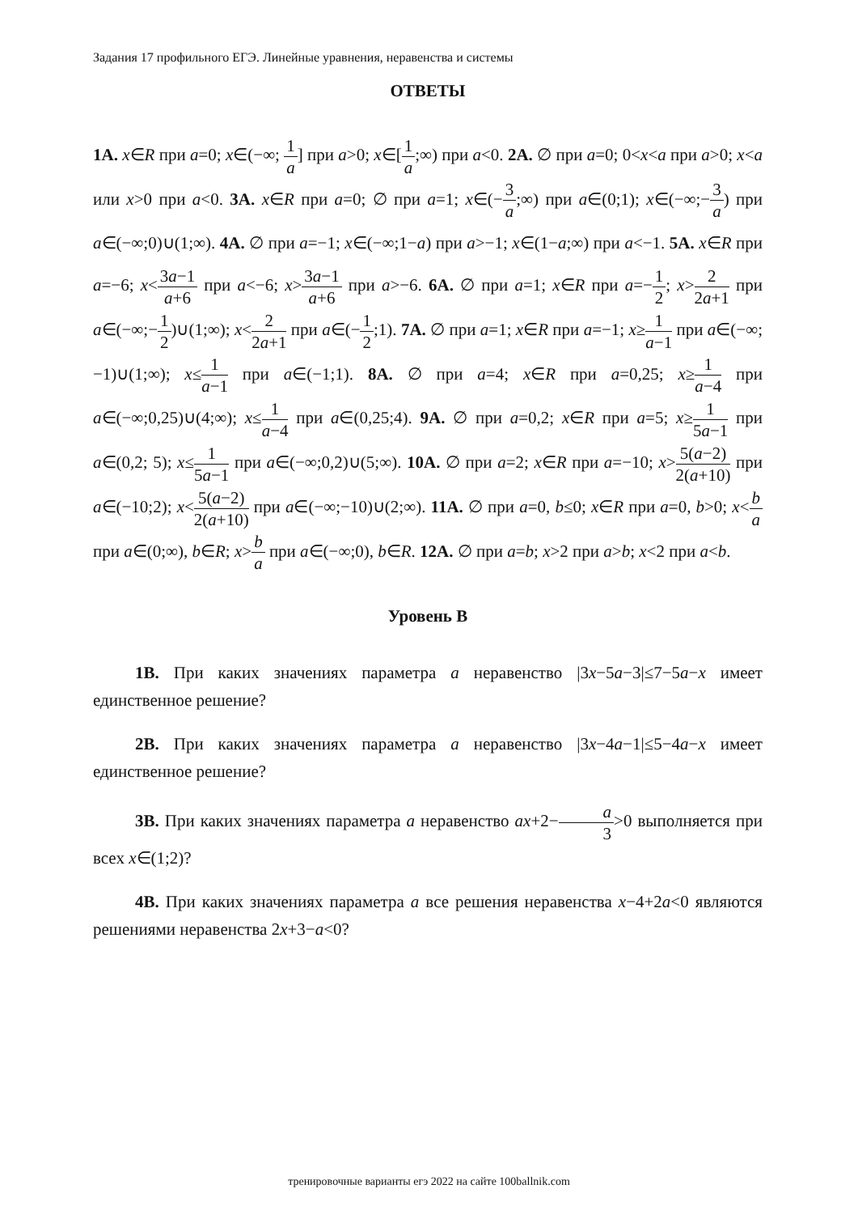Задания 17 профильного ЕГЭ. Линейные уравнения, неравенства и системы
ОТВЕТЫ
1А. x∈R при a=0; x∈(−∞; 1 a] при a>0; x∈[1 a;∞) при a<0. 2А. ∅ при a=0; 0<x<a при a>0; x<a или x>0 при a<0. 3А. x∈R при a=0; ∅ при a=1; x∈(−3 a;∞) при a∈(0;1); x∈(−∞;−3 a) при a∈(−∞;0)∪(1;∞). 4А. ∅ при a=−1; x∈(−∞;1−a) при a>−1; x∈(1−a;∞) при a<−1. 5А. x∈R при a=−6; x<3a−1 a+6 при a<−6; x>3a−1 a+6 при a>−6. 6А. ∅ при a=1; x∈R при a=−1 2; x>2 2a+1 при a∈(−∞;−1 2)∪(1;∞); x<2 2a+1 при a∈(−1 2;1). 7А. ∅ при a=1; x∈R при a=−1; x≥1 a−1 при a∈(−∞;−1)∪(1;∞); x≤1 a−1 при a∈(−1;1). 8А. ∅ при a=4; x∈R при a=0,25; x≥1 a−4 при a∈(−∞;0,25)∪(4;∞); x≤1 a−4 при a∈(0,25;4). 9А. ∅ при a=0,2; x∈R при a=5; x≥1 5a−1 при a∈(0,2; 5); x≤1 5a−1 при a∈(−∞;0,2)∪(5;∞). 10А. ∅ при a=2; x∈R при a=−10; x>5(a−2) 2(a+10) при a∈(−10;2); x<5(a−2) 2(a+10) при a∈(−∞;−10)∪(2;∞). 11А. ∅ при a=0, b≤0; x∈R при a=0, b>0; x<b a при a∈(0;∞), b∈R; x>b a при a∈(−∞;0), b∈R. 12А. ∅ при a=b; x>2 при a>b; x<2 при a<b.
Уровень В
1В. При каких значениях параметра a неравенство |3x−5a−3|≤7−5a−x имеет единственное решение?
2В. При каких значениях параметра a неравенство |3x−4a−1|≤5−4a−x имеет единственное решение?
3В. При каких значениях параметра a неравенство ax+2−a 3>0 выполняется при всех x∈(1;2)?
4В. При каких значениях параметра a все решения неравенства x−4+2a<0 являются решениями неравенства 2x+3−a<0?
тренировочные варианты егэ 2022 на сайте 100ballnik.com